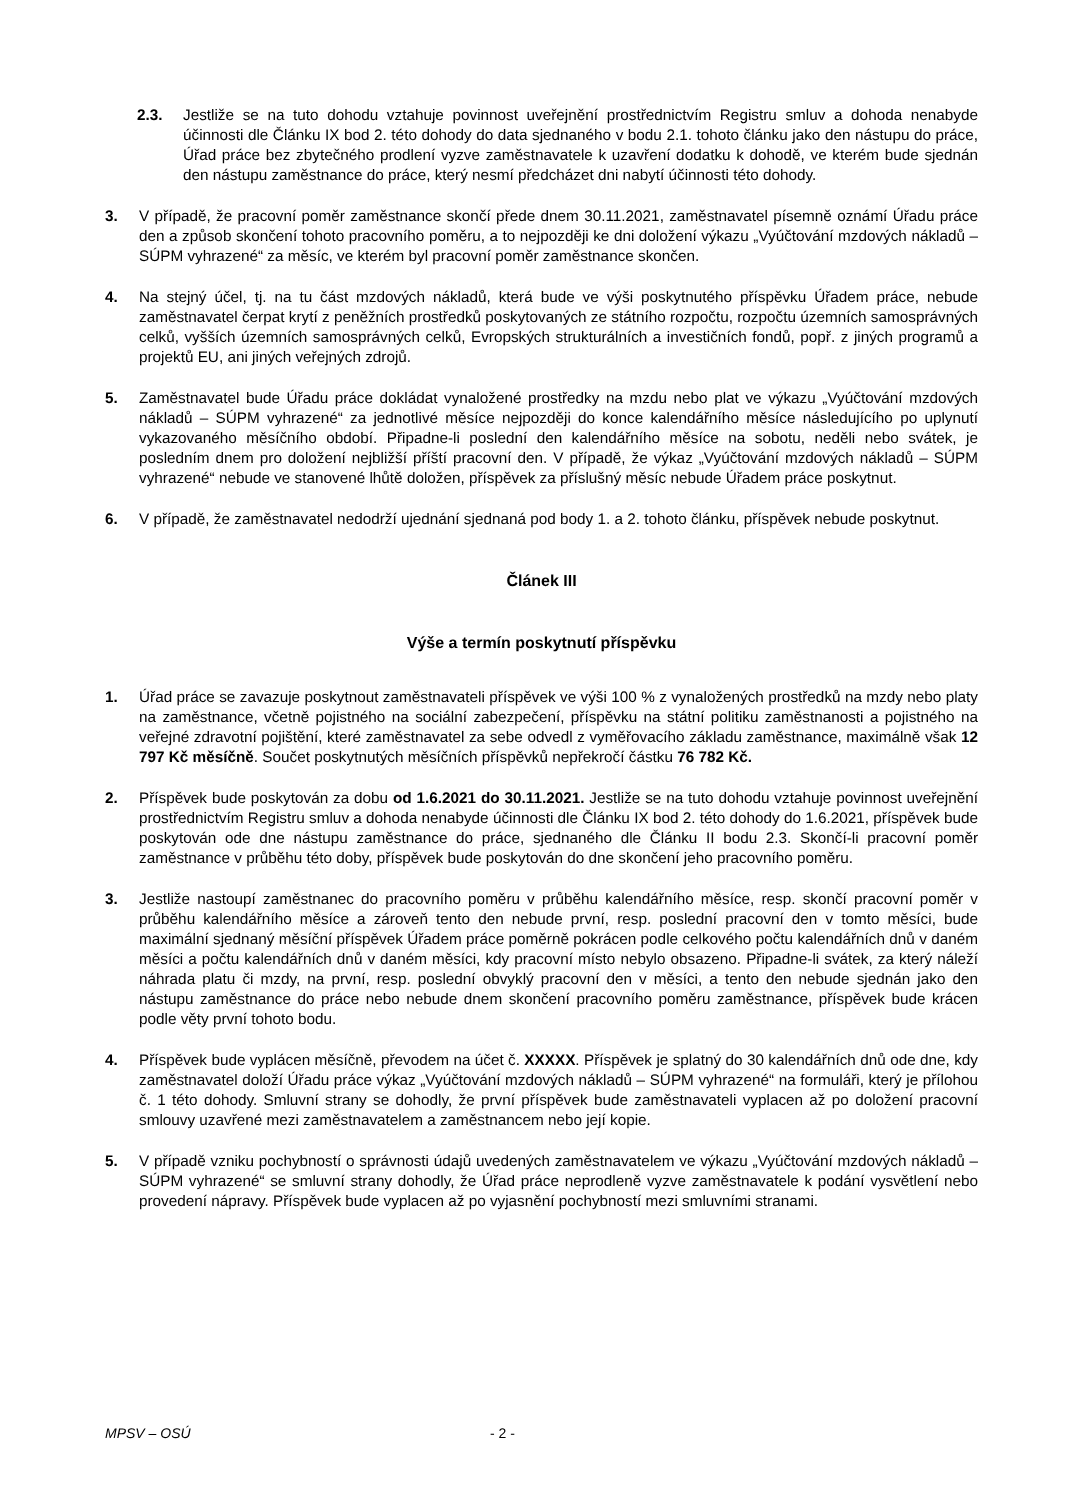2.3. Jestliže se na tuto dohodu vztahuje povinnost uveřejnění prostřednictvím Registru smluv a dohoda nenabyde účinnosti dle Článku IX bod 2. této dohody do data sjednaného v bodu 2.1. tohoto článku jako den nástupu do práce, Úřad práce bez zbytečného prodlení vyzve zaměstnavatele k uzavření dodatku k dohodě, ve kterém bude sjednán den nástupu zaměstnance do práce, který nesmí předcházet dni nabytí účinnosti této dohody.
3. V případě, že pracovní poměr zaměstnance skončí přede dnem 30.11.2021, zaměstnavatel písemně oznámí Úřadu práce den a způsob skončení tohoto pracovního poměru, a to nejpozději ke dni doložení výkazu „Vyúčtování mzdových nákladů – SÚPM vyhrazené“ za měsíc, ve kterém byl pracovní poměr zaměstnance skončen.
4. Na stejný účel, tj. na tu část mzdových nákladů, která bude ve výši poskytnutého příspěvku Úřadem práce, nebude zaměstnavatel čerpat krytí z peněžních prostředků poskytovaných ze státního rozpočtu, rozpočtu územních samosprávných celků, vyšších územních samosprávných celků, Evropských strukturálních a investičních fondů, popř. z jiných programů a projektů EU, ani jiných veřejných zdrojů.
5. Zaměstnavatel bude Úřadu práce dokládat vynaložené prostředky na mzdu nebo plat ve výkazu „Vyúčtování mzdových nákladů – SÚPM vyhrazené“ za jednotlivé měsíce nejpozději do konce kalendářního měsíce následujícího po uplynutí vykazovaného měsíčního období. Připadne-li poslední den kalendářního měsíce na sobotu, neděli nebo svátek, je posledním dnem pro doložení nejbližší příští pracovní den. V případě, že výkaz „Vyúčtování mzdových nákladů – SÚPM vyhrazené“ nebude ve stanovené lhůtě doložen, příspěvek za příslušný měsíc nebude Úřadem práce poskytnut.
6. V případě, že zaměstnavatel nedodrží ujednání sjednaná pod body 1. a 2. tohoto článku, příspěvek nebude poskytnut.
Článek III
Výše a termín poskytnutí příspěvku
1. Úřad práce se zavazuje poskytnout zaměstnavateli příspěvek ve výši 100 % z vynaložených prostředků na mzdy nebo platy na zaměstnance, včetně pojistného na sociální zabezpečení, příspěvku na státní politiku zaměstnanosti a pojistného na veřejné zdravotní pojištění, které zaměstnavatel za sebe odvedl z vyměřovacího základu zaměstnance, maximálně však 12 797 Kč měsíčně. Součet poskytnutých měsíčních příspěvků nepřekročí částku 76 782 Kč.
2. Příspěvek bude poskytován za dobu od 1.6.2021 do 30.11.2021. Jestliže se na tuto dohodu vztahuje povinnost uveřejnění prostřednictvím Registru smluv a dohoda nenabyde účinnosti dle Článku IX bod 2. této dohody do 1.6.2021, příspěvek bude poskytován ode dne nástupu zaměstnance do práce, sjednaného dle Článku II bodu 2.3. Skončí-li pracovní poměr zaměstnance v průběhu této doby, příspěvek bude poskytován do dne skončení jeho pracovního poměru.
3. Jestliže nastoupí zaměstnanec do pracovního poměru v průběhu kalendářního měsíce, resp. skončí pracovní poměr v průběhu kalendářního měsíce a zároveň tento den nebude první, resp. poslední pracovní den v tomto měsíci, bude maximální sjednaný měsíční příspěvek Úřadem práce poměrně pokrácen podle celkového počtu kalendářních dnů v daném měsíci a počtu kalendářních dnů v daném měsíci, kdy pracovní místo nebylo obsazeno. Připadne-li svátek, za který náleží náhrada platu či mzdy, na první, resp. poslední obvyklý pracovní den v měsíci, a tento den nebude sjednán jako den nástupu zaměstnance do práce nebo nebude dnem skončení pracovního poměru zaměstnance, příspěvek bude krácen podle věty první tohoto bodu.
4. Příspěvek bude vyplácen měsíčně, převodem na účet č. XXXXX. Příspěvek je splatný do 30 kalendářních dnů ode dne, kdy zaměstnavatel doloží Úřadu práce výkaz „Vyúčtování mzdových nákladů – SÚPM vyhrazené“ na formuláři, který je přílohou č. 1 této dohody. Smluvní strany se dohodly, že první příspěvek bude zaměstnavateli vyplacen až po doložení pracovní smlouvy uzavřené mezi zaměstnavatelem a zaměstnancem nebo její kopie.
5. V případě vzniku pochybností o správnosti údajů uvedených zaměstnavatelem ve výkazu „Vyúčtování mzdových nákladů – SÚPM vyhrazené“ se smluvní strany dohodly, že Úřad práce neprodleně vyzve zaměstnavatele k podání vysvětlení nebo provedení nápravy. Příspěvek bude vyplacen až po vyjasnění pochybností mezi smluvními stranami.
MPSV – OSÚ - 2 -